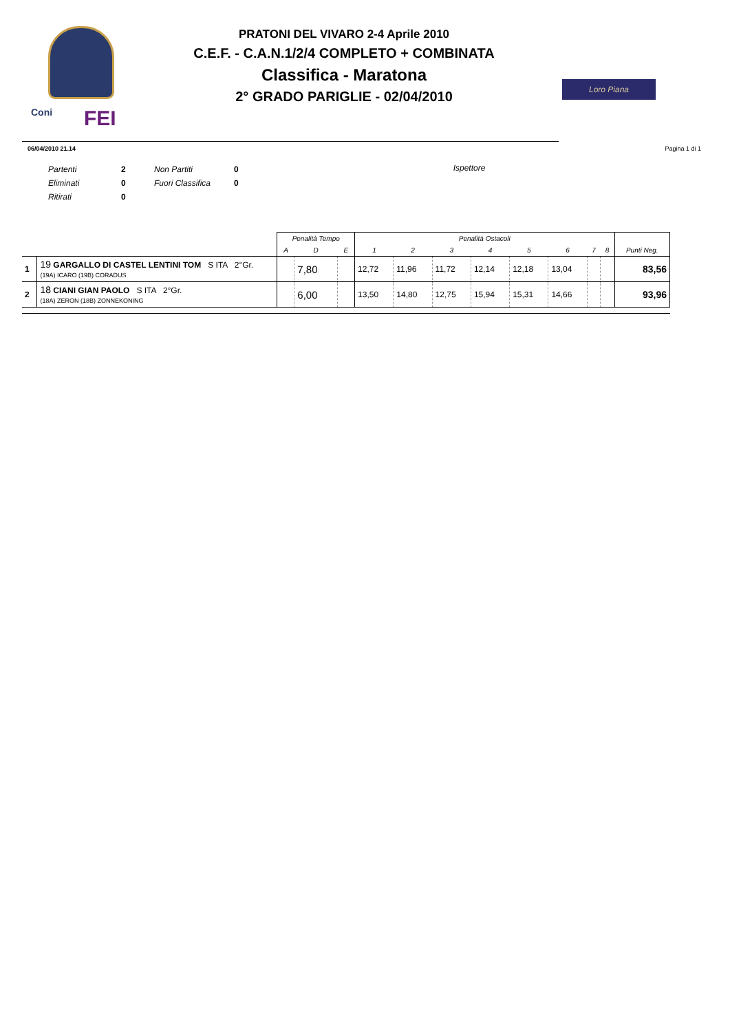Coni FEI
PRATONI DEL VIVARO 2-4 Aprile 2010
C.E.F. - C.A.N.1/2/4 COMPLETO + COMBINATA
Classifica - Maratona
2° GRADO PARIGLIE - 02/04/2010
Loro Piana
06/04/2010 21.14 Pagina 1 di 1
| Partenti | 2 | Non Partiti | 0 |
| Eliminati | 0 | Fuori Classifica | 0 |
| Ritirati | 0 | | |
Ispettore
| | | Penalità Tempo | | | Penalità Ostacoli | | | | | | | | |
| --- | --- | --- | --- | --- | --- | --- | --- | --- | --- | --- | --- | --- | --- |
| | | A | D | E | 1 | 2 | 3 | 4 | 5 | 6 | 7 | 8 | Punti Neg. |
| 1 | 19 GARGALLO DI CASTEL LENTINI TOM S ITA 2°Gr. (19A) ICARO (19B) CORADUS | | 7,80 | | 12,72 | 11,96 | 11,72 | 12,14 | 12,18 | 13,04 | | | 83,56 |
| 2 | 18 CIANI GIAN PAOLO S ITA 2°Gr. (18A) ZERON (18B) ZONNEKONING | | 6,00 | | 13,50 | 14,80 | 12,75 | 15,94 | 15,31 | 14,66 | | | 93,96 |